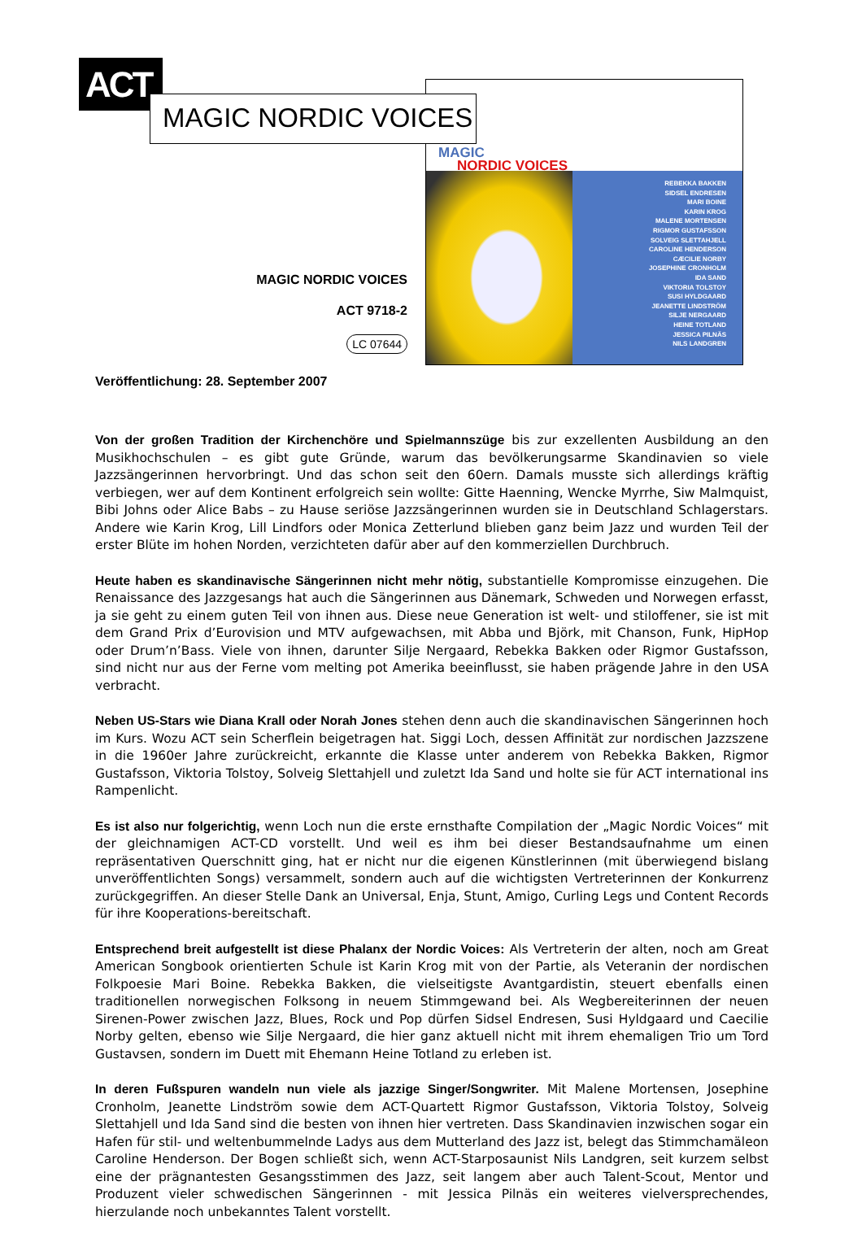ACT
MAGIC
NORDIC VOICES
REBEKKA BAKKEN
SIDSEL ENDRESEN
MARI BOINE
KARIN KROG
MALENE MORTENSEN
RIGMOR GUSTAFSSON
SOLVEIG SLETTAHJELL
CAROLINE HENDERSON
CÆCILIE NORBY
JOSEPHINE CRONHOLM
IDA SAND
VIKTORIA TOLSTOY
SUSI HYLDGAARD
JEANETTE LINDSTRÖM
SILJE NERGAARD
HEINE TOTLAND
JESSICA PILNÄS
NILS LANDGREN
MAGIC NORDIC VOICES
MAGIC NORDIC VOICES
ACT 9718-2
LC 07644
Veröffentlichung: 28. September 2007
Von der großen Tradition der Kirchenchöre und Spielmannszüge bis zur exzellenten Ausbildung an den Musikhochschulen – es gibt gute Gründe, warum das bevölkerungsarme Skandinavien so viele Jazzsängerinnen hervorbringt. Und das schon seit den 60ern. Damals musste sich allerdings kräftig verbiegen, wer auf dem Kontinent erfolgreich sein wollte: Gitte Haenning, Wencke Myrrhe, Siw Malmquist, Bibi Johns oder Alice Babs – zu Hause seriöse Jazzsängerinnen wurden sie in Deutschland Schlagerstars. Andere wie Karin Krog, Lill Lindfors oder Monica Zetterlund blieben ganz beim Jazz und wurden Teil der erster Blüte im hohen Norden, verzichteten dafür aber auf den kommerziellen Durchbruch.
Heute haben es skandinavische Sängerinnen nicht mehr nötig, substantielle Kompromisse einzugehen. Die Renaissance des Jazzgesangs hat auch die Sängerinnen aus Dänemark, Schweden und Norwegen erfasst, ja sie geht zu einem guten Teil von ihnen aus. Diese neue Generation ist welt- und stiloffener, sie ist mit dem Grand Prix d’Eurovision und MTV aufgewachsen, mit Abba und Björk, mit Chanson, Funk, HipHop oder Drum’n’Bass. Viele von ihnen, darunter Silje Nergaard, Rebekka Bakken oder Rigmor Gustafsson, sind nicht nur aus der Ferne vom melting pot Amerika beeinflusst, sie haben prägende Jahre in den USA verbracht.
Neben US-Stars wie Diana Krall oder Norah Jones stehen denn auch die skandinavischen Sängerinnen hoch im Kurs. Wozu ACT sein Scherflein beigetragen hat. Siggi Loch, dessen Affinität zur nordischen Jazzszene in die 1960er Jahre zurückreicht, erkannte die Klasse unter anderem von Rebekka Bakken, Rigmor Gustafsson, Viktoria Tolstoy, Solveig Slettahjell und zuletzt Ida Sand und holte sie für ACT international ins Rampenlicht.
Es ist also nur folgerichtig, wenn Loch nun die erste ernsthafte Compilation der „Magic Nordic Voices“ mit der gleichnamigen ACT-CD vorstellt. Und weil es ihm bei dieser Bestandsaufnahme um einen repräsentativen Querschnitt ging, hat er nicht nur die eigenen Künstlerinnen (mit überwiegend bislang unveröffentlichten Songs) versammelt, sondern auch auf die wichtigsten Vertreterinnen der Konkurrenz zurückgegriffen. An dieser Stelle Dank an Universal, Enja, Stunt, Amigo, Curling Legs und Content Records für ihre Kooperations-bereitschaft.
Entsprechend breit aufgestellt ist diese Phalanx der Nordic Voices: Als Vertreterin der alten, noch am Great American Songbook orientierten Schule ist Karin Krog mit von der Partie, als Veteranin der nordischen Folkpoesie Mari Boine. Rebekka Bakken, die vielseitigste Avantgardistin, steuert ebenfalls einen traditionellen norwegischen Folksong in neuem Stimmgewand bei. Als Wegbereiterinnen der neuen Sirenen-Power zwischen Jazz, Blues, Rock und Pop dürfen Sidsel Endresen, Susi Hyldgaard und Caecilie Norby gelten, ebenso wie Silje Nergaard, die hier ganz aktuell nicht mit ihrem ehemaligen Trio um Tord Gustavsen, sondern im Duett mit Ehemann Heine Totland zu erleben ist.
In deren Fußspuren wandeln nun viele als jazzige Singer/Songwriter. Mit Malene Mortensen, Josephine Cronholm, Jeanette Lindström sowie dem ACT-Quartett Rigmor Gustafsson, Viktoria Tolstoy, Solveig Slettahjell und Ida Sand sind die besten von ihnen hier vertreten. Dass Skandinavien inzwischen sogar ein Hafen für stil- und weltenbummelnde Ladys aus dem Mutterland des Jazz ist, belegt das Stimmchamäleon Caroline Henderson. Der Bogen schließt sich, wenn ACT-Starposaunist Nils Landgren, seit kurzem selbst eine der prägnantesten Gesangsstimmen des Jazz, seit langem aber auch Talent-Scout, Mentor und Produzent vieler schwedischen Sängerinnen - mit Jessica Pilnäs ein weiteres vielversprechendes, hierzulande noch unbekanntes Talent vorstellt.